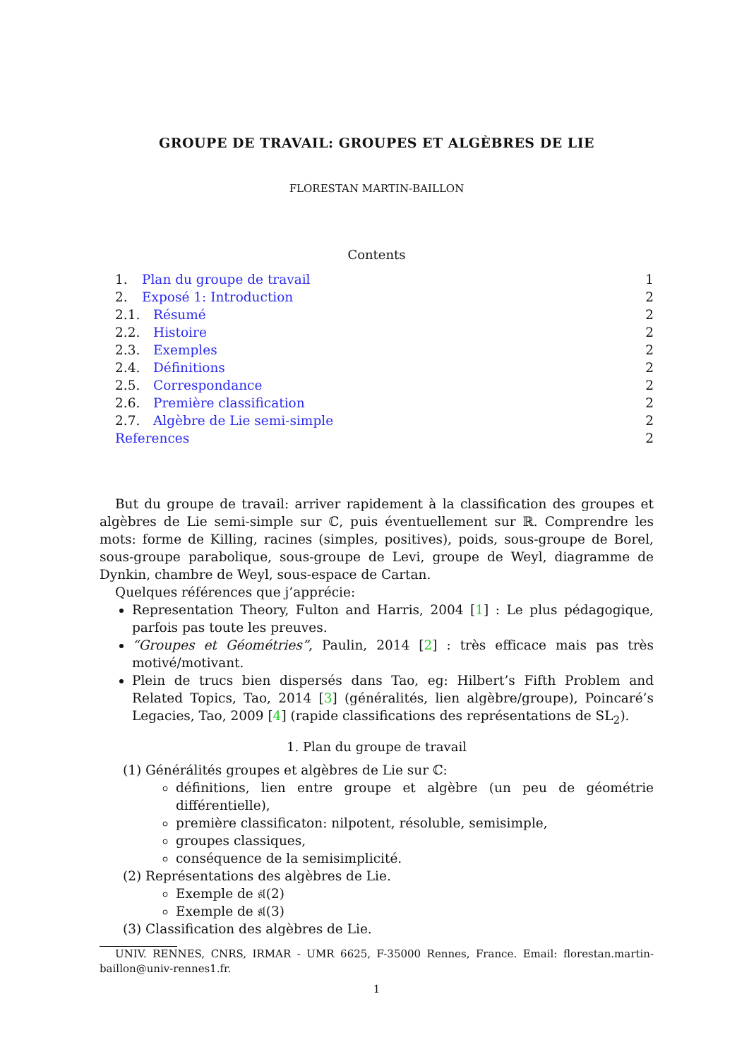GROUPE DE TRAVAIL: GROUPES ET ALGÈBRES DE LIE
FLORESTAN MARTIN-BAILLON
Contents
1. Plan du groupe de travail 1
2. Exposé 1: Introduction 2
2.1. Résumé 2
2.2. Histoire 2
2.3. Exemples 2
2.4. Définitions 2
2.5. Correspondance 2
2.6. Première classification 2
2.7. Algèbre de Lie semi-simple 2
References 2
But du groupe de travail: arriver rapidement à la classification des groupes et algèbres de Lie semi-simple sur ℂ, puis éventuellement sur ℝ. Comprendre les mots: forme de Killing, racines (simples, positives), poids, sous-groupe de Borel, sous-groupe parabolique, sous-groupe de Levi, groupe de Weyl, diagramme de Dynkin, chambre de Weyl, sous-espace de Cartan.
Quelques références que j’apprécie:
Representation Theory, Fulton and Harris, 2004 [1] : Le plus pédagogique, parfois pas toute les preuves.
“Groupes et Géométries”, Paulin, 2014 [2] : très efficace mais pas très motivé/motivant.
Plein de trucs bien dispersés dans Tao, eg: Hilbert’s Fifth Problem and Related Topics, Tao, 2014 [3] (généralités, lien algèbre/groupe), Poincaré’s Legacies, Tao, 2009 [4] (rapide classifications des représentations de SL<sub>2</sub>).
1. Plan du groupe de travail
(1) Générálités groupes et algèbres de Lie sur ℂ:
définitions, lien entre groupe et algèbre (un peu de géométrie différentielle),
première classificaton: nilpotent, résoluble, semisimple,
groupes classiques,
conséquence de la semisimplicité.
(2) Représentations des algèbres de Lie.
Exemple de 𝔰𝔩(2)
Exemple de 𝔰𝔩(3)
(3) Classification des algèbres de Lie.
UNIV. RENNES, CNRS, IRMAR - UMR 6625, F-35000 Rennes, France. Email: florestan.martin-baillon@univ-rennes1.fr.
1